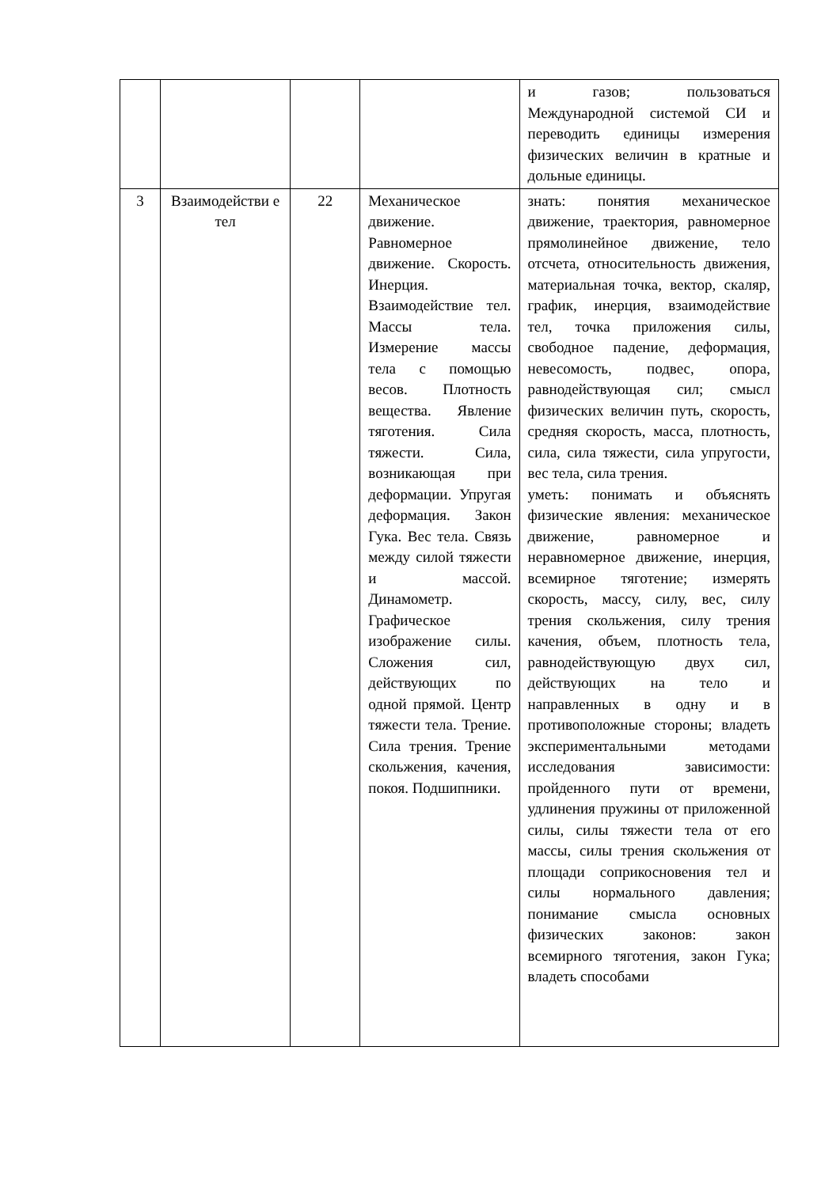| | | | | и газов; пользоваться Международной системой СИ и переводить единицы измерения физических величин в кратные и дольные единицы. |
| 3 | Взаимодействи е тел | 22 | Механическое движение. Равномерное движение. Скорость. Инерция. Взаимодействие тел. Массы тела. Измерение массы тела с помощью весов. Плотность вещества. Явление тяготения. Сила тяжести. Сила, возникающая при деформации. Упругая деформация. Закон Гука. Вес тела. Связь между силой тяжести и массой. Динамометр. Графическое изображение силы. Сложения сил, действующих по одной прямой. Центр тяжести тела. Трение. Сила трения. Трение скольжения, качения, покоя. Подшипники. | знать: понятия механическое движение, траектория, равномерное прямолинейное движение, тело отсчета, относительность движения, материальная точка, вектор, скаляр, график, инерция, взаимодействие тел, точка приложения силы, свободное падение, деформация, невесомость, подвес, опора, равнодействующая сил; смысл физических величин путь, скорость, средняя скорость, масса, плотность, сила, сила тяжести, сила упругости, вес тела, сила трения. уметь: понимать и объяснять физические явления: механическое движение, равномерное и неравномерное движение, инерция, всемирное тяготение; измерять скорость, массу, силу, вес, силу трения скольжения, силу трения качения, объем, плотность тела, равнодействующую двух сил, действующих на тело и направленных в одну и в противоположные стороны; владеть экспериментальными методами исследования зависимости: пройденного пути от времени, удлинения пружины от приложенной силы, силы тяжести тела от его массы, силы трения скольжения от площади соприкосновения тел и силы нормального давления; понимание смысла основных физических законов: закон всемирного тяготения, закон Гука; владеть способами |